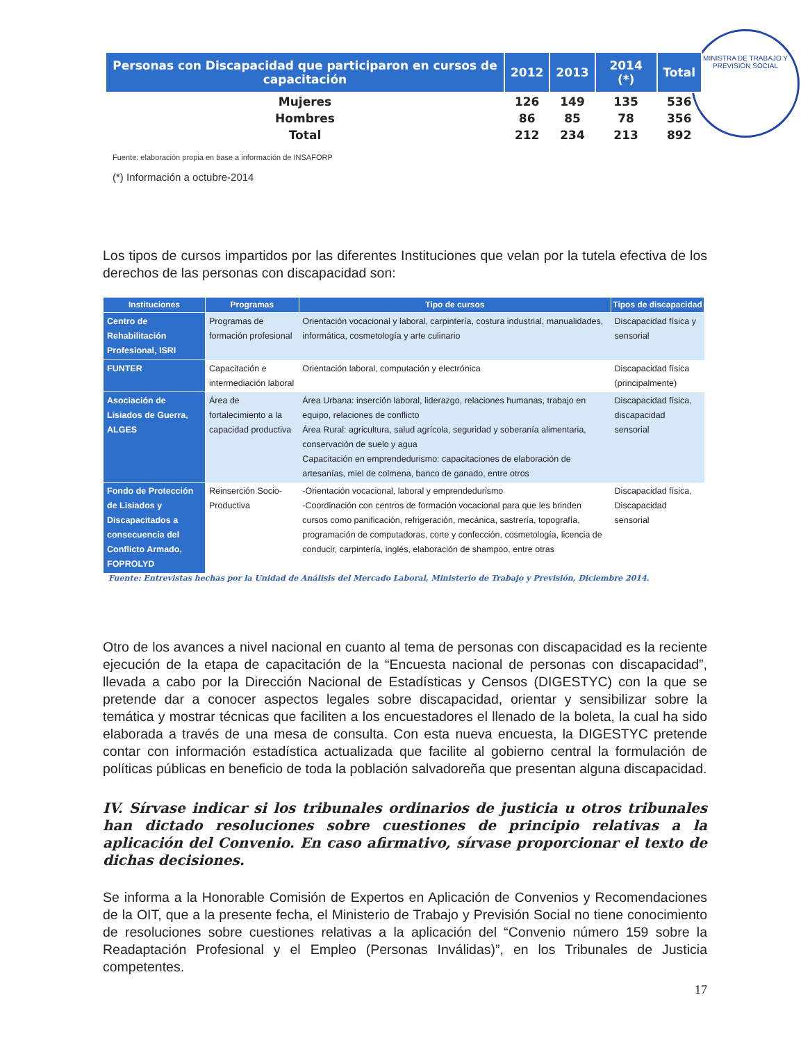MINISTRA DE TRABAJO Y PREVISION SOCIAL
| Personas con Discapacidad que participaron en cursos de capacitación | 2012 | 2013 | 2014 (*) | Total |
| --- | --- | --- | --- | --- |
| Mujeres | 126 | 149 | 135 | 536 |
| Hombres | 86 | 85 | 78 | 356 |
| Total | 212 | 234 | 213 | 892 |
Fuente: elaboración propia en base a información de INSAFORP
(*) Información a octubre-2014
Los tipos de cursos impartidos por las diferentes Instituciones que velan por la tutela efectiva de los derechos de las personas con discapacidad son:
| Instituciones | Programas | Tipo de cursos | Tipos de discapacidad |
| --- | --- | --- | --- |
| Centro de Rehabilitación Profesional, ISRI | Programas de formación profesional | Orientación vocacional y laboral, carpintería, costura industrial, manualidades, informática, cosmetología y arte culinario | Discapacidad física y sensorial |
| FUNTER | Capacitación e intermediación laboral | Orientación laboral, computación y electrónica | Discapacidad física (principalmente) |
| Asociación de Lisiados de Guerra, ALGES | Área de fortalecimiento a la capacidad productiva | Área Urbana: inserción laboral, liderazgo, relaciones humanas, trabajo en equipo, relaciones de conflicto Área Rural: agricultura, salud agrícola, seguridad y soberanía alimentaria, conservación de suelo y agua Capacitación en emprendedurismo: capacitaciones de elaboración de artesanías, miel de colmena, banco de ganado, entre otros | Discapacidad física, discapacidad sensorial |
| Fondo de Protección de Lisiados y Discapacitados a consecuencia del Conflicto Armado, FOPROLYD | Reinserción Socio-Productiva | -Orientación vocacional, laboral y emprendedurismo -Coordinación con centros de formación vocacional para que les brinden cursos como panificación, refrigeración, mecánica, sastrería, topografía, programación de computadoras, corte y confección, cosmetología, licencia de conducir, carpintería, inglés, elaboración de shampoo, entre otras | Discapacidad física, Discapacidad sensorial |
Fuente: Entrevistas hechas por la Unidad de Análisis del Mercado Laboral, Ministerio de Trabajo y Previsión, Diciembre 2014.
Otro de los avances a nivel nacional en cuanto al tema de personas con discapacidad es la reciente ejecución de la etapa de capacitación de la “Encuesta nacional de personas con discapacidad”, llevada a cabo por la Dirección Nacional de Estadísticas y Censos (DIGESTYC) con la que se pretende dar a conocer aspectos legales sobre discapacidad, orientar y sensibilizar sobre la temática y mostrar técnicas que faciliten a los encuestadores el llenado de la boleta, la cual ha sido elaborada a través de una mesa de consulta. Con esta nueva encuesta, la DIGESTYC pretende contar con información estadística actualizada que facilite al gobierno central la formulación de políticas públicas en beneficio de toda la población salvadoreña que presentan alguna discapacidad.
IV. Sírvase indicar si los tribunales ordinarios de justicia u otros tribunales han dictado resoluciones sobre cuestiones de principio relativas a la aplicación del Convenio. En caso afirmativo, sírvase proporcionar el texto de dichas decisiones.
Se informa a la Honorable Comisión de Expertos en Aplicación de Convenios y Recomendaciones de la OIT, que a la presente fecha, el Ministerio de Trabajo y Previsión Social no tiene conocimiento de resoluciones sobre cuestiones relativas a la aplicación del “Convenio número 159 sobre la Readaptación Profesional y el Empleo (Personas Inválidas)”, en los Tribunales de Justicia competentes.
17